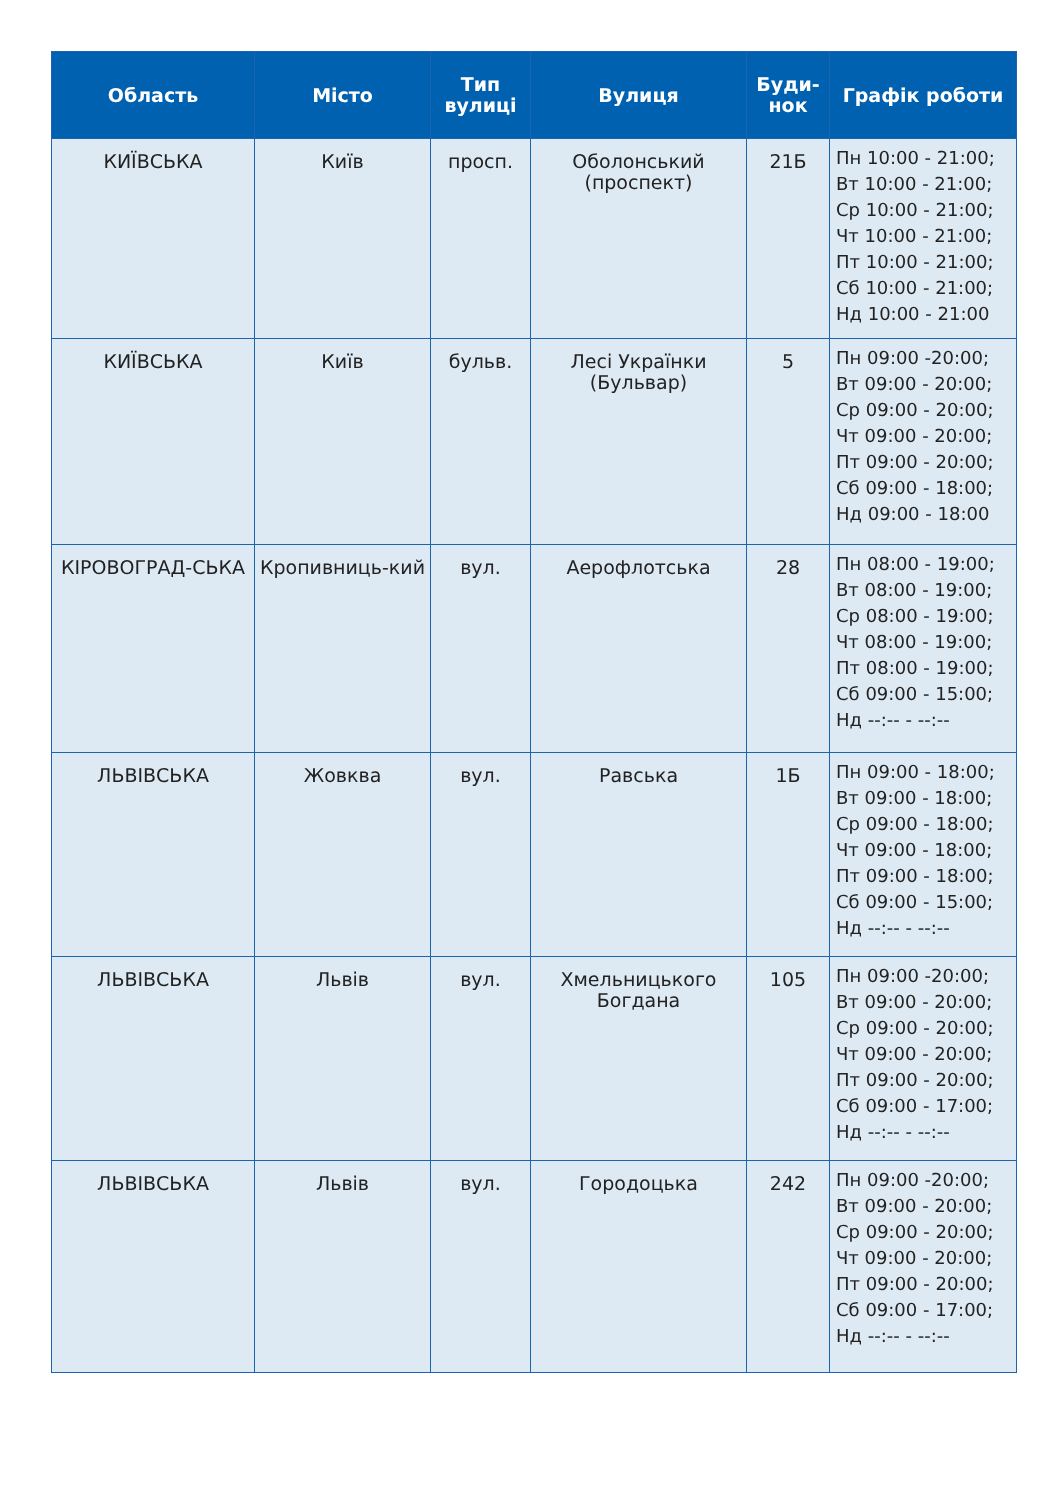| Область | Місто | Тип вулиці | Вулиця | Буди-нок | Графік роботи |
| --- | --- | --- | --- | --- | --- |
| КИЇВСЬКА | Київ | просп. | Оболонський (проспект) | 21Б | Пн 10:00 - 21:00; Вт 10:00 - 21:00; Ср 10:00 - 21:00; Чт 10:00 - 21:00; Пт 10:00 - 21:00; Сб 10:00 - 21:00; Нд 10:00 - 21:00 |
| КИЇВСЬКА | Київ | бульв. | Лесі Українки (Бульвар) | 5 | Пн 09:00 -20:00; Вт 09:00 - 20:00; Ср 09:00 - 20:00; Чт 09:00 - 20:00; Пт 09:00 - 20:00; Сб 09:00 - 18:00; Нд 09:00 - 18:00 |
| КІРОВОГРАД-СЬКА | Кропивниць-кий | вул. | Аерофлотська | 28 | Пн 08:00 - 19:00; Вт 08:00 - 19:00; Ср 08:00 - 19:00; Чт 08:00 - 19:00; Пт 08:00 - 19:00; Сб 09:00 - 15:00; Нд --:-- - --:-- |
| ЛЬВІВСЬКА | Жовква | вул. | Равська | 1Б | Пн 09:00 - 18:00; Вт 09:00 - 18:00; Ср 09:00 - 18:00; Чт 09:00 - 18:00; Пт 09:00 - 18:00; Сб 09:00 - 15:00; Нд --:-- - --:-- |
| ЛЬВІВСЬКА | Львів | вул. | Хмельницького Богдана | 105 | Пн 09:00 -20:00; Вт 09:00 - 20:00; Ср 09:00 - 20:00; Чт 09:00 - 20:00; Пт 09:00 - 20:00; Сб 09:00 - 17:00; Нд --:-- - --:-- |
| ЛЬВІВСЬКА | Львів | вул. | Городоцька | 242 | Пн 09:00 -20:00; Вт 09:00 - 20:00; Ср 09:00 - 20:00; Чт 09:00 - 20:00; Пт 09:00 - 20:00; Сб 09:00 - 17:00; Нд --:-- - --:-- |